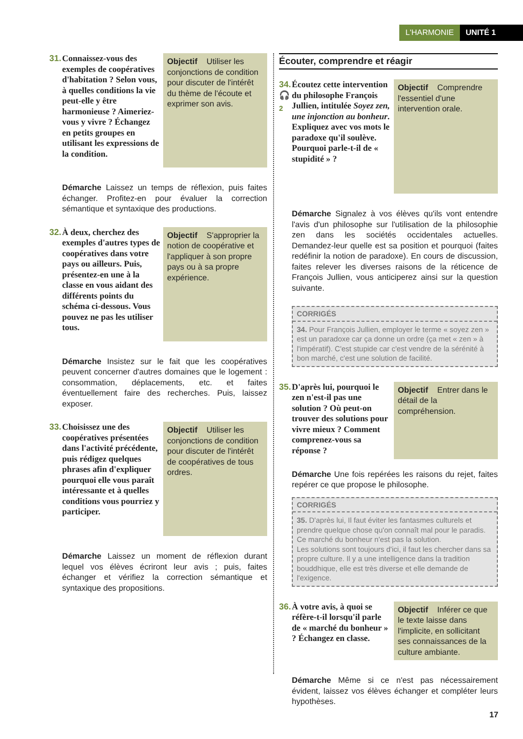L'HARMONIE UNITÉ 1
31. Connaissez-vous des exemples de coopératives d'habitation ? Selon vous, à quelles conditions la vie peut-elle y être harmonieuse ? Aimeriez-vous y vivre ? Échangez en petits groupes en utilisant les expressions de la condition.
Objectif Utiliser les conjonctions de condition pour discuter de l'intérêt du thème de l'écoute et exprimer son avis.
Démarche Laissez un temps de réflexion, puis faites échanger. Profitez-en pour évaluer la correction sémantique et syntaxique des productions.
32. À deux, cherchez des exemples d'autres types de coopératives dans votre pays ou ailleurs. Puis, présentez-en une à la classe en vous aidant des différents points du schéma ci-dessous. Vous pouvez ne pas les utiliser tous.
Objectif S'approprier la notion de coopérative et l'appliquer à son propre pays ou à sa propre expérience.
Démarche Insistez sur le fait que les coopératives peuvent concerner d'autres domaines que le logement : consommation, déplacements, etc. et faites éventuellement faire des recherches. Puis, laissez exposer.
33. Choisissez une des coopératives présentées dans l'activité précédente, puis rédigez quelques phrases afin d'expliquer pourquoi elle vous paraît intéressante et à quelles conditions vous pourriez y participer.
Objectif Utiliser les conjonctions de condition pour discuter de l'intérêt de coopératives de tous ordres.
Démarche Laissez un moment de réflexion durant lequel vos élèves écriront leur avis ; puis, faites échanger et vérifiez la correction sémantique et syntaxique des propositions.
Écouter, comprendre et réagir
34.
🎧<sub>2</sub> Écoutez cette intervention du philosophe François Jullien, intitulée Soyez zen, une injonction au bonheur. Expliquez avec vos mots le paradoxe qu'il soulève. Pourquoi parle-t-il de « stupidité » ?
Objectif Comprendre l'essentiel d'une intervention orale.
Démarche Signalez à vos élèves qu'ils vont entendre l'avis d'un philosophe sur l'utilisation de la philosophie zen dans les sociétés occidentales actuelles. Demandez-leur quelle est sa position et pourquoi (faites redéfinir la notion de paradoxe). En cours de discussion, faites relever les diverses raisons de la réticence de François Jullien, vous anticiperez ainsi sur la question suivante.
CORRIGÉS
34. Pour François Jullien, employer le terme « soyez zen » est un paradoxe car ça donne un ordre (ça met « zen » à l'impératif). C'est stupide car c'est vendre de la sérénité à bon marché, c'est une solution de facilité.
35. D'après lui, pourquoi le zen n'est-il pas une solution ? Où peut-on trouver des solutions pour vivre mieux ? Comment comprenez-vous sa réponse ?
Objectif Entrer dans le détail de la compréhension.
Démarche Une fois repérées les raisons du rejet, faites repérer ce que propose le philosophe.
CORRIGÉS
35. D'après lui, Il faut éviter les fantasmes culturels et prendre quelque chose qu'on connaît mal pour le paradis. Ce marché du bonheur n'est pas la solution.
Les solutions sont toujours d'ici, il faut les chercher dans sa propre culture. Il y a une intelligence dans la tradition bouddhique, elle est très diverse et elle demande de l'exigence.
36. À votre avis, à quoi se réfère-t-il lorsqu'il parle de « marché du bonheur » ? Échangez en classe.
Objectif Inférer ce que le texte laisse dans l'implicite, en sollicitant ses connaissances de la culture ambiante.
Démarche Même si ce n'est pas nécessairement évident, laissez vos élèves échanger et compléter leurs hypothèses.
17